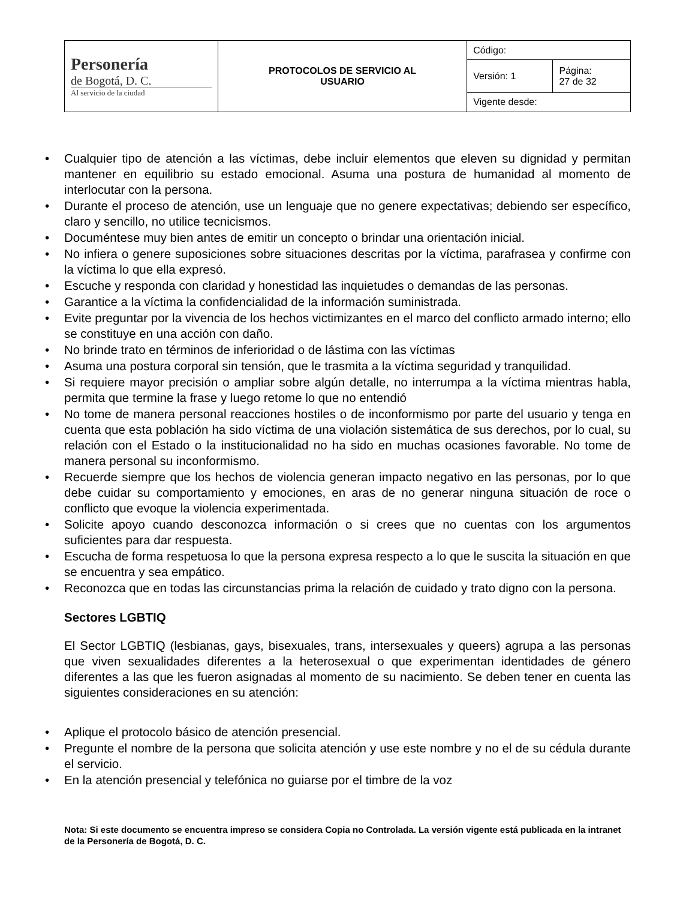| Personería de Bogotá, D. C. Al servicio de la ciudad | PROTOCOLOS DE SERVICIO AL USUARIO | Código: | |
| | | Versión: 1 | Página: 27 de 32 |
| | | Vigente desde: | |
Cualquier tipo de atención a las víctimas, debe incluir elementos que eleven su dignidad y permitan mantener en equilibrio su estado emocional. Asuma una postura de humanidad al momento de interlocutar con la persona.
Durante el proceso de atención, use un lenguaje que no genere expectativas; debiendo ser específico, claro y sencillo, no utilice tecnicismos.
Documéntese muy bien antes de emitir un concepto o brindar una orientación inicial.
No infiera o genere suposiciones sobre situaciones descritas por la víctima, parafrasea y confirme con la víctima lo que ella expresó.
Escuche y responda con claridad y honestidad las inquietudes o demandas de las personas.
Garantice a la víctima la confidencialidad de la información suministrada.
Evite preguntar por la vivencia de los hechos victimizantes en el marco del conflicto armado interno; ello se constituye en una acción con daño.
No brinde trato en términos de inferioridad o de lástima con las víctimas
Asuma una postura corporal sin tensión, que le trasmita a la víctima seguridad y tranquilidad.
Si requiere mayor precisión o ampliar sobre algún detalle, no interrumpa a la víctima mientras habla, permita que termine la frase y luego retome lo que no entendió
No tome de manera personal reacciones hostiles o de inconformismo por parte del usuario y tenga en cuenta que esta población ha sido víctima de una violación sistemática de sus derechos, por lo cual, su relación con el Estado o la institucionalidad no ha sido en muchas ocasiones favorable. No tome de manera personal su inconformismo.
Recuerde siempre que los hechos de violencia generan impacto negativo en las personas, por lo que debe cuidar su comportamiento y emociones, en aras de no generar ninguna situación de roce o conflicto que evoque la violencia experimentada.
Solicite apoyo cuando desconozca información o si crees que no cuentas con los argumentos suficientes para dar respuesta.
Escucha de forma respetuosa lo que la persona expresa respecto a lo que le suscita la situación en que se encuentra y sea empático.
Reconozca que en todas las circunstancias prima la relación de cuidado y trato digno con la persona.
Sectores LGBTIQ
El Sector LGBTIQ (lesbianas, gays, bisexuales, trans, intersexuales y queers) agrupa a las personas que viven sexualidades diferentes a la heterosexual o que experimentan identidades de género diferentes a las que les fueron asignadas al momento de su nacimiento. Se deben tener en cuenta las siguientes consideraciones en su atención:
Aplique el protocolo básico de atención presencial.
Pregunte el nombre de la persona que solicita atención y use este nombre y no el de su cédula durante el servicio.
En la atención presencial y telefónica no guiarse por el timbre de la voz
Nota: Si este documento se encuentra impreso se considera Copia no Controlada. La versión vigente está publicada en la intranet de la Personería de Bogotá, D. C.